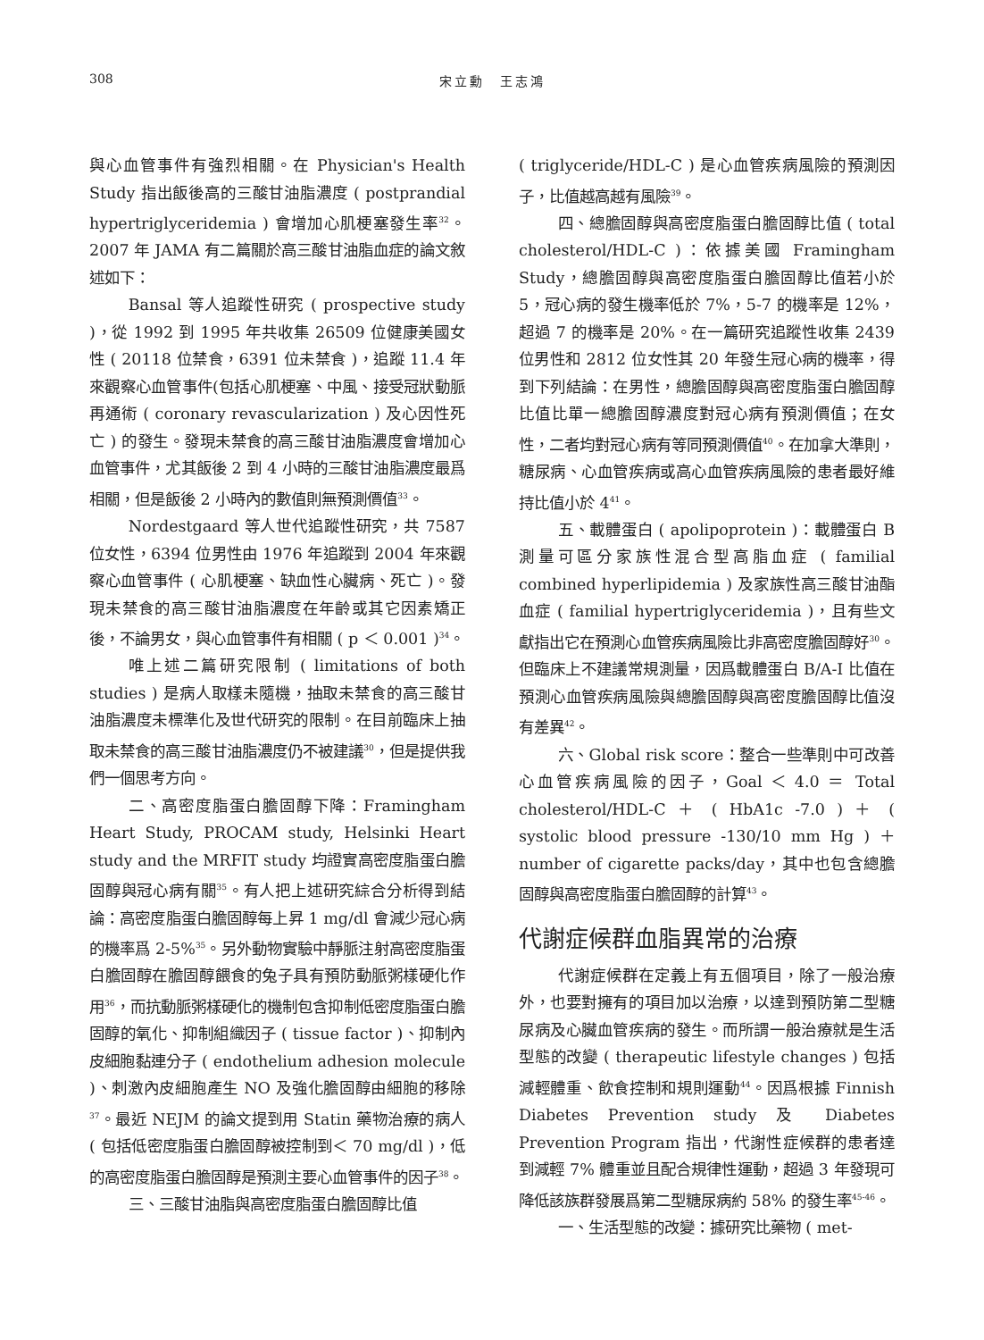308 宋立勳　王志鴻
與心血管事件有強烈相關。在 Physician's Health Study 指出飯後高的三酸甘油脂濃度 ( postprandial hypertriglyceridemia ) 會增加心肌梗塞發生率<sup>32</sup>。2007 年 JAMA 有二篇關於高三酸甘油脂血症的論文敘述如下：
Bansal 等人追蹤性研究 ( prospective study )，從 1992 到 1995 年共收集 26509 位健康美國女性 ( 20118 位禁食，6391 位未禁食 )，追蹤 11.4 年來觀察心血管事件(包括心肌梗塞、中風、接受冠狀動脈再通術 ( coronary revascularization ) 及心因性死亡 ) 的發生。發現未禁食的高三酸甘油脂濃度會增加心血管事件，尤其飯後 2 到 4 小時的三酸甘油脂濃度最爲相關，但是飯後 2 小時內的數值則無預測價值<sup>33</sup>。
Nordestgaard 等人世代追蹤性研究，共 7587 位女性，6394 位男性由 1976 年追蹤到 2004 年來觀察心血管事件 ( 心肌梗塞、缺血性心臟病、死亡 )。發現未禁食的高三酸甘油脂濃度在年齡或其它因素矯正後，不論男女，與心血管事件有相關 ( p ＜ 0.001 )<sup>34</sup>。
唯上述二篇研究限制 ( limitations of both studies ) 是病人取樣未隨機，抽取未禁食的高三酸甘油脂濃度未標準化及世代研究的限制。在目前臨床上抽取未禁食的高三酸甘油脂濃度仍不被建議<sup>30</sup>，但是提供我們一個思考方向。
二、高密度脂蛋白膽固醇下降：Framingham Heart Study, PROCAM study, Helsinki Heart study and the MRFIT study 均證實高密度脂蛋白膽固醇與冠心病有關<sup>35</sup>。有人把上述研究綜合分析得到結論：高密度脂蛋白膽固醇每上昇 1 mg/dl 會減少冠心病的機率爲 2-5%<sup>35</sup>。另外動物實驗中靜脈注射高密度脂蛋白膽固醇在膽固醇餵食的兔子具有預防動脈粥樣硬化作用<sup>36</sup>，而抗動脈粥樣硬化的機制包含抑制低密度脂蛋白膽固醇的氧化、抑制組織因子 ( tissue factor )、抑制內皮細胞黏連分子 ( endothelium adhesion molecule )、刺激內皮細胞產生 NO 及強化膽固醇由細胞的移除<sup>37</sup>。最近 NEJM 的論文提到用 Statin 藥物治療的病人 ( 包括低密度脂蛋白膽固醇被控制到＜ 70 mg/dl )，低的高密度脂蛋白膽固醇是預測主要心血管事件的因子<sup>38</sup>。
三、三酸甘油脂與高密度脂蛋白膽固醇比值
( triglyceride/HDL-C ) 是心血管疾病風險的預測因子，比值越高越有風險<sup>39</sup>。
四、總膽固醇與高密度脂蛋白膽固醇比值 ( total cholesterol/HDL-C )：依據美國 Framingham Study，總膽固醇與高密度脂蛋白膽固醇比值若小於 5，冠心病的發生機率低於 7%，5-7 的機率是 12%，超過 7 的機率是 20%。在一篇研究追蹤性收集 2439 位男性和 2812 位女性其 20 年發生冠心病的機率，得到下列結論：在男性，總膽固醇與高密度脂蛋白膽固醇比值比單一總膽固醇濃度對冠心病有預測價值；在女性，二者均對冠心病有等同預測價值<sup>40</sup>。在加拿大準則，糖尿病、心血管疾病或高心血管疾病風險的患者最好維持比值小於 4<sup>41</sup>。
五、載體蛋白 ( apolipoprotein )：載體蛋白 B 測量可區分家族性混合型高脂血症 ( familial combined hyperlipidemia ) 及家族性高三酸甘油酯血症 ( familial hypertriglyceridemia )，且有些文獻指出它在預測心血管疾病風險比非高密度膽固醇好<sup>30</sup>。但臨床上不建議常規測量，因爲載體蛋白 B/A-I 比值在預測心血管疾病風險與總膽固醇與高密度膽固醇比值沒有差異<sup>42</sup>。
六、Global risk score：整合一些準則中可改善心血管疾病風險的因子，Goal ＜ 4.0 ＝ Total cholesterol/HDL-C ＋ ( HbA1c -7.0 ) ＋ ( systolic blood pressure -130/10 mm Hg ) ＋ number of cigarette packs/day，其中也包含總膽固醇與高密度脂蛋白膽固醇的計算<sup>43</sup>。
代謝症候群血脂異常的治療
代謝症候群在定義上有五個項目，除了一般治療外，也要對擁有的項目加以治療，以達到預防第二型糖尿病及心臟血管疾病的發生。而所謂一般治療就是生活型態的改變 ( therapeutic lifestyle changes ) 包括減輕體重、飲食控制和規則運動<sup>44</sup>。因爲根據 Finnish Diabetes Prevention study 及 Diabetes Prevention Program 指出，代謝性症候群的患者達到減輕 7% 體重並且配合規律性運動，超過 3 年發現可降低該族群發展爲第二型糖尿病約 58% 的發生率<sup>45-46</sup>。
一、生活型態的改變：據研究比藥物 ( met-